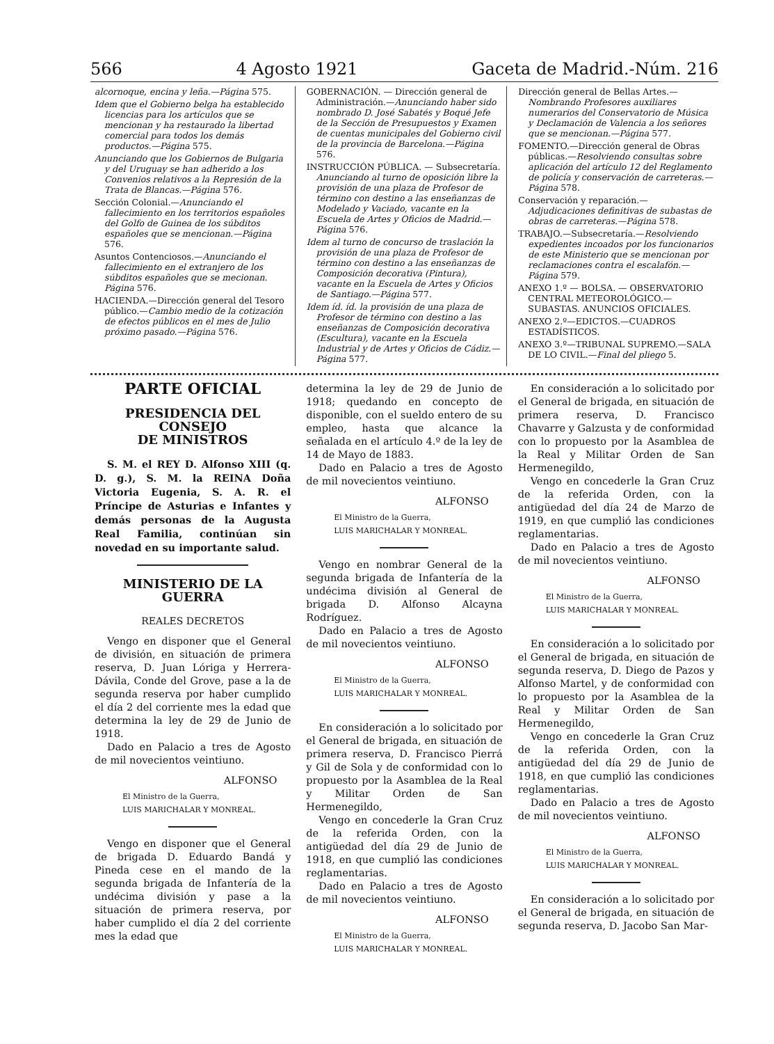566 4 Agosto 1921 Gaceta de Madrid.-Núm. 216
alcornoque, encina y leña.—Página 575.
Idem que el Gobierno belga ha establecido licencias para los artículos que se mencionan y ha restaurado la libertad comercial para todos los demás productos.—Página 575.
Anunciando que los Gobiernos de Bulgaria y del Uruguay se han adherido a los Convenios relativos a la Represión de la Trata de Blancas.—Página 576.
Sección Colonial.—Anunciando el fallecimiento en los territorios españoles del Golfo de Guinea de los súbditos españoles que se mencionan.—Página 576.
Asuntos Contenciosos.—Anunciando el fallecimiento en el extranjero de los súbditos españoles que se mecionan. Página 576.
HACIENDA.—Dirección general del Tesoro público.—Cambio medio de la cotización de efectos públicos en el mes de Julio próximo pasado.—Página 576.
GOBERNACIÓN. — Dirección general de Administración.—Anunciando haber sido nombrado D. José Sabatés y Boqué Jefe de la Sección de Presupuestos y Examen de cuentas municipales del Gobierno civil de la provincia de Barcelona.—Página 576.
INSTRUCCIÓN PÚBLICA. — Subsecretaría. Anunciando al turno de oposición libre la provisión de una plaza de Profesor de término con destino a las enseñanzas de Modelado y Vaciado, vacante en la Escuela de Artes y Oficios de Madrid.—Página 576.
Idem al turno de concurso de traslación la provisión de una plaza de Profesor de término con destino a las enseñanzas de Composición decorativa (Pintura), vacante en la Escuela de Artes y Oficios de Santiago.—Página 577.
Idem íd. íd. la provisión de una plaza de Profesor de término con destino a las enseñanzas de Composición decorativa (Escultura), vacante en la Escuela Industrial y de Artes y Oficios de Cádiz.—Página 577.
Dirección general de Bellas Artes.—Nombrando Profesores auxiliares numerarios del Conservatorio de Música y Declamación de Valencia a los señores que se mencionan.—Página 577.
FOMENTO.—Dirección general de Obras públicas.—Resolviendo consultas sobre aplicación del artículo 12 del Reglamento de policía y conservación de carreteras.—Página 578.
Conservación y reparación.—Adjudicaciones definitivas de subastas de obras de carreteras.—Página 578.
TRABAJO.—Subsecretaría.—Resolviendo expedientes incoados por los funcionarios de este Ministerio que se mencionan por reclamaciones contra el escalafón.—Página 579.
ANEXO 1.º — BOLSA. — OBSERVATORIO CENTRAL METEOROLÓGICO.—SUBASTAS. ANUNCIOS OFICIALES.
ANEXO 2.º—EDICTOS.—CUADROS ESTADÍSTICOS.
ANEXO 3.º—TRIBUNAL SUPREMO.—SALA DE LO CIVIL.—Final del pliego 5.
PARTE OFICIAL
PRESIDENCIA DEL CONSEJO
DE MINISTROS
S. M. el REY D. Alfonso XIII (q. D. g.), S. M. la REINA Doña Victoria Eugenia, S. A. R. el Príncipe de Asturias e Infantes y demás personas de la Augusta Real Familia, continúan sin novedad en su importante salud.
MINISTERIO DE LA GUERRA
REALES DECRETOS
Vengo en disponer que el General de división, en situación de primera reserva, D. Juan Lóriga y Herrera-Dávila, Conde del Grove, pase a la de segunda reserva por haber cumplido el día 2 del corriente mes la edad que determina la ley de 29 de Junio de 1918.
Dado en Palacio a tres de Agosto de mil novecientos veintiuno.
ALFONSO
El Ministro de la Guerra,
LUIS MARICHALAR Y MONREAL.
Vengo en disponer que el General de brigada D. Eduardo Bandá y Pineda cese en el mando de la segunda brigada de Infantería de la undécima división y pase a la situación de primera reserva, por haber cumplido el día 2 del corriente mes la edad que
determina la ley de 29 de Junio de 1918; quedando en concepto de disponible, con el sueldo entero de su empleo, hasta que alcance la señalada en el artículo 4.º de la ley de 14 de Mayo de 1883.
Dado en Palacio a tres de Agosto de mil novecientos veintiuno.
ALFONSO
El Ministro de la Guerra,
LUIS MARICHALAR Y MONREAL.
Vengo en nombrar General de la segunda brigada de Infantería de la undécima división al General de brigada D. Alfonso Alcayna Rodríguez.
Dado en Palacio a tres de Agosto de mil novecientos veintiuno.
ALFONSO
El Ministro de la Guerra,
LUIS MARICHALAR Y MONREAL.
En consideración a lo solicitado por el General de brigada, en situación de primera reserva, D. Francisco Pierrá y Gil de Sola y de conformidad con lo propuesto por la Asamblea de la Real y Militar Orden de San Hermenegildo,
Vengo en concederle la Gran Cruz de la referida Orden, con la antigüedad del día 29 de Junio de 1918, en que cumplió las condiciones reglamentarias.
Dado en Palacio a tres de Agosto de mil novecientos veintiuno.
ALFONSO
El Ministro de la Guerra,
LUIS MARICHALAR Y MONREAL.
En consideración a lo solicitado por el General de brigada, en situación de primera reserva, D. Francisco Chavarre y Galzusta y de conformidad con lo propuesto por la Asamblea de la Real y Militar Orden de San Hermenegildo,
Vengo en concederle la Gran Cruz de la referida Orden, con la antigüedad del día 24 de Marzo de 1919, en que cumplió las condiciones reglamentarias.
Dado en Palacio a tres de Agosto de mil novecientos veintiuno.
ALFONSO
El Ministro de la Guerra,
LUIS MARICHALAR Y MONREAL.
En consideración a lo solicitado por el General de brigada, en situación de segunda reserva, D. Diego de Pazos y Alfonso Martel, y de conformidad con lo propuesto por la Asamblea de la Real y Militar Orden de San Hermenegildo,
Vengo en concederle la Gran Cruz de la referida Orden, con la antigüedad del día 29 de Junio de 1918, en que cumplió las condiciones reglamentarias.
Dado en Palacio a tres de Agosto de mil novecientos veintiuno.
ALFONSO
El Ministro de la Guerra,
LUIS MARICHALAR Y MONREAL.
En consideración a lo solicitado por el General de brigada, en situación de segunda reserva, D. Jacobo San Mar-